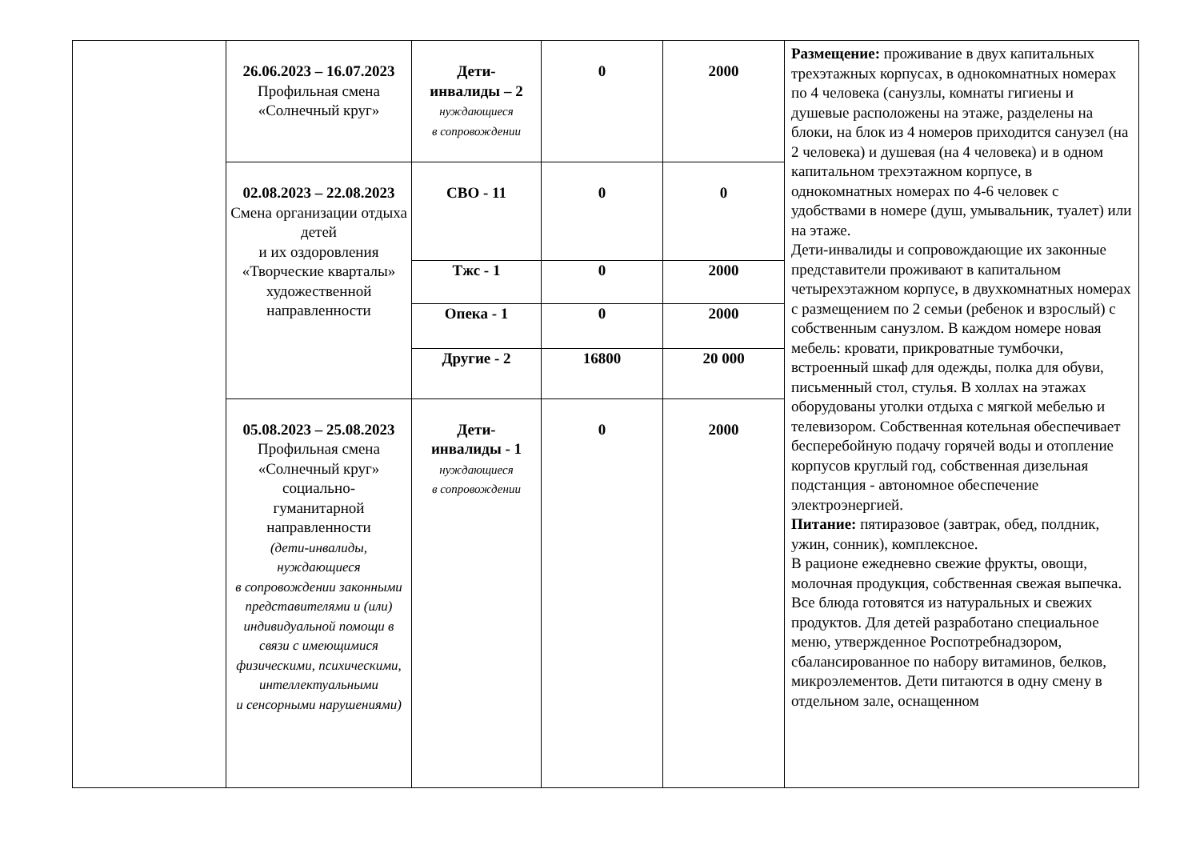| | 26.06.2023 – 16.07.2023 Профильная смена «Солнечный круг» | Дети- инвалиды – 2 нуждающиеся в сопровождении | 0 | 2000 | Размещение: проживание в двух капитальных трехэтажных корпусах, в однокомнатных номерах по 4 человека (санузлы, комнаты гигиены и душевые расположены на этаже, разделены на блоки, на блок из 4 номеров приходится санузел (на 2 человека) и душевая (на 4 человека) и в одном капитальном трехэтажном корпусе, в однокомнатных номерах по 4-6 человек с удобствами в номере (душ, умывальник, туалет) или на этаже. Дети-инвалиды и сопровождающие их законные представители проживают в капитальном четырехэтажном корпусе, в двухкомнатных номерах с размещением по 2 семьи (ребенок и взрослый) с собственным санузлом. В каждом номере новая мебель: кровати, прикроватные тумбочки, встроенный шкаф для одежды, полка для обуви, письменный стол, стулья. В холлах на этажах оборудованы уголки отдыха с мягкой мебелью и телевизором. Собственная котельная обеспечивает бесперебойную подачу горячей воды и отопление корпусов круглый год, собственная дизельная подстанция - автономное обеспечение электроэнергией. Питание: пятиразовое (завтрак, обед, полдник, ужин, сонник), комплексное. В рационе ежедневно свежие фрукты, овощи, молочная продукция, собственная свежая выпечка. Все блюда готовятся из натуральных и свежих продуктов. Для детей разработано специальное меню, утвержденное Роспотребнадзором, сбалансированное по набору витаминов, белков, микроэлементов. Дети питаются в одну смену в отдельном зале, оснащенном |
| | 02.08.2023 – 22.08.2023 Смена организации отдыха детей и их оздоровления «Творческие кварталы» художественной направленности | СВО - 11 | 0 | 0 | |
| | | Тжс - 1 | 0 | 2000 | |
| | | Опека - 1 | 0 | 2000 | |
| | | Другие - 2 | 16800 | 20 000 | |
| | 05.08.2023 – 25.08.2023 Профильная смена «Солнечный круг» социально- гуманитарной направленности (дети-инвалиды, нуждающиеся в сопровождении законными представителями и (или) индивидуальной помощи в связи с имеющимися физическими, психическими, интеллектуальными и сенсорными нарушениями) | Дети- инвалиды - 1 нуждающиеся в сопровождении | 0 | 2000 | |